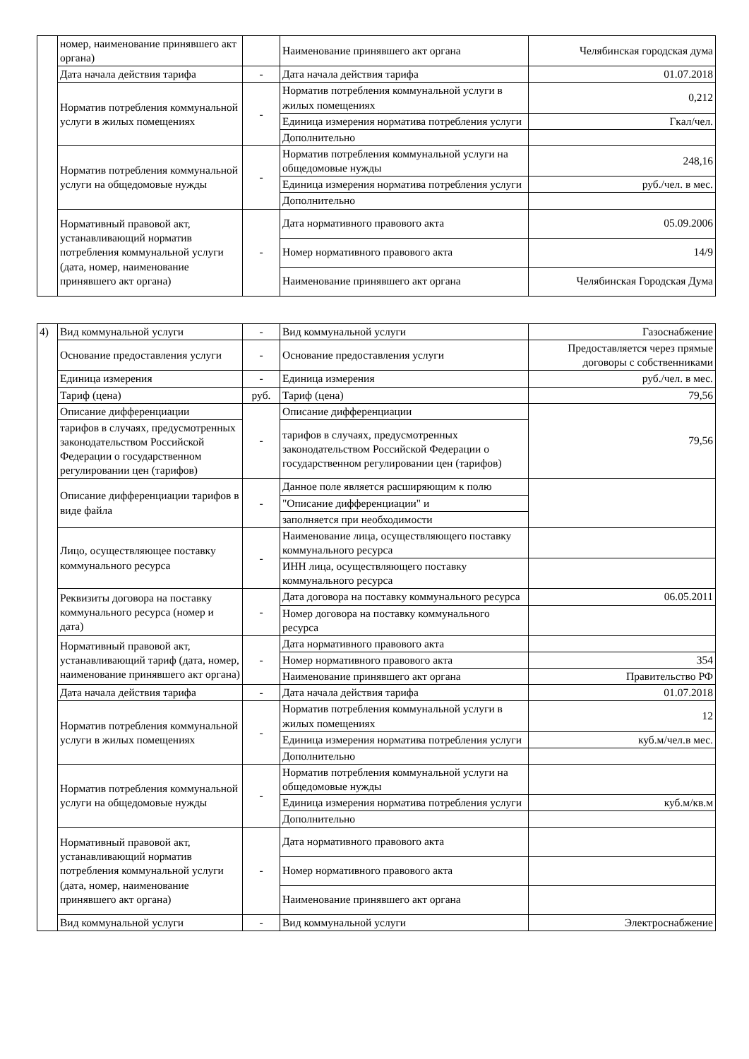| | номер, наименование принявшего акт органа) | | Наименование принявшего акт органа | Челябинская городская дума |
| | Дата начала действия тарифа | - | Дата начала действия тарифа | 01.07.2018 |
| | Норматив потребления коммунальной услуги в жилых помещениях | - | Норматив потребления коммунальной услуги в жилых помещениях | 0,212 |
| | | | Единица измерения норматива потребления услуги | Гкал/чел. |
| | | | Дополнительно | |
| | Норматив потребления коммунальной услуги на общедомовые нужды | - | Норматив потребления коммунальной услуги на общедомовые нужды | 248,16 |
| | | | Единица измерения норматива потребления услуги | руб./чел. в мес. |
| | | | Дополнительно | |
| | Нормативный правовой акт, устанавливающий норматив потребления коммунальной услуги (дата, номер, наименование принявшего акт органа) | - | Дата нормативного правового акта | 05.09.2006 |
| | | | Номер нормативного правового акта | 14/9 |
| | | | Наименование принявшего акт органа | Челябинская Городская Дума |
| 4) | Вид коммунальной услуги | - | Вид коммунальной услуги | Газоснабжение |
| | Основание предоставления услуги | - | Основание предоставления услуги | Предоставляется через прямые договоры с собственниками |
| | Единица измерения | - | Единица измерения | руб./чел. в мес. |
| | Тариф (цена) | руб. | Тариф (цена) | 79,56 |
| | Описание дифференциации | - | Описание дифференциации | 79,56 |
| | тарифов в случаях, предусмотренных законодательством Российской Федерации о государственном регулировании цен (тарифов) | | тарифов в случаях, предусмотренных законодательством Российской Федерации о государственном регулировании цен (тарифов) | |
| | Описание дифференциации тарифов в виде файла | - | Данное поле является расширяющим к полю | |
| | | | "Описание дифференциации" и | |
| | | | заполняется при необходимости | |
| | Лицо, осуществляющее поставку коммунального ресурса | - | Наименование лица, осуществляющего поставку коммунального ресурса | |
| | | | ИНН лица, осуществляющего поставку коммунального ресурса | |
| | Реквизиты договора на поставку коммунального ресурса (номер и дата) | - | Дата договора на поставку коммунального ресурса | 06.05.2011 |
| | | | Номер договора на поставку коммунального ресурса | |
| | Нормативный правовой акт, устанавливающий тариф (дата, номер, наименование принявшего акт органа) | - | Дата нормативного правового акта | |
| | | | Номер нормативного правового акта | 354 |
| | | | Наименование принявшего акт органа | Правительство РФ |
| | Дата начала действия тарифа | - | Дата начала действия тарифа | 01.07.2018 |
| | Норматив потребления коммунальной услуги в жилых помещениях | - | Норматив потребления коммунальной услуги в жилых помещениях | 12 |
| | | | Единица измерения норматива потребления услуги | куб.м/чел.в мес. |
| | | | Дополнительно | |
| | Норматив потребления коммунальной услуги на общедомовые нужды | - | Норматив потребления коммунальной услуги на общедомовые нужды | |
| | | | Единица измерения норматива потребления услуги | куб.м/кв.м |
| | | | Дополнительно | |
| | Нормативный правовой акт, устанавливающий норматив потребления коммунальной услуги (дата, номер, наименование принявшего акт органа) | - | Дата нормативного правового акта | |
| | | | Номер нормативного правового акта | |
| | | | Наименование принявшего акт органа | |
| | Вид коммунальной услуги | - | Вид коммунальной услуги | Электроснабжение |